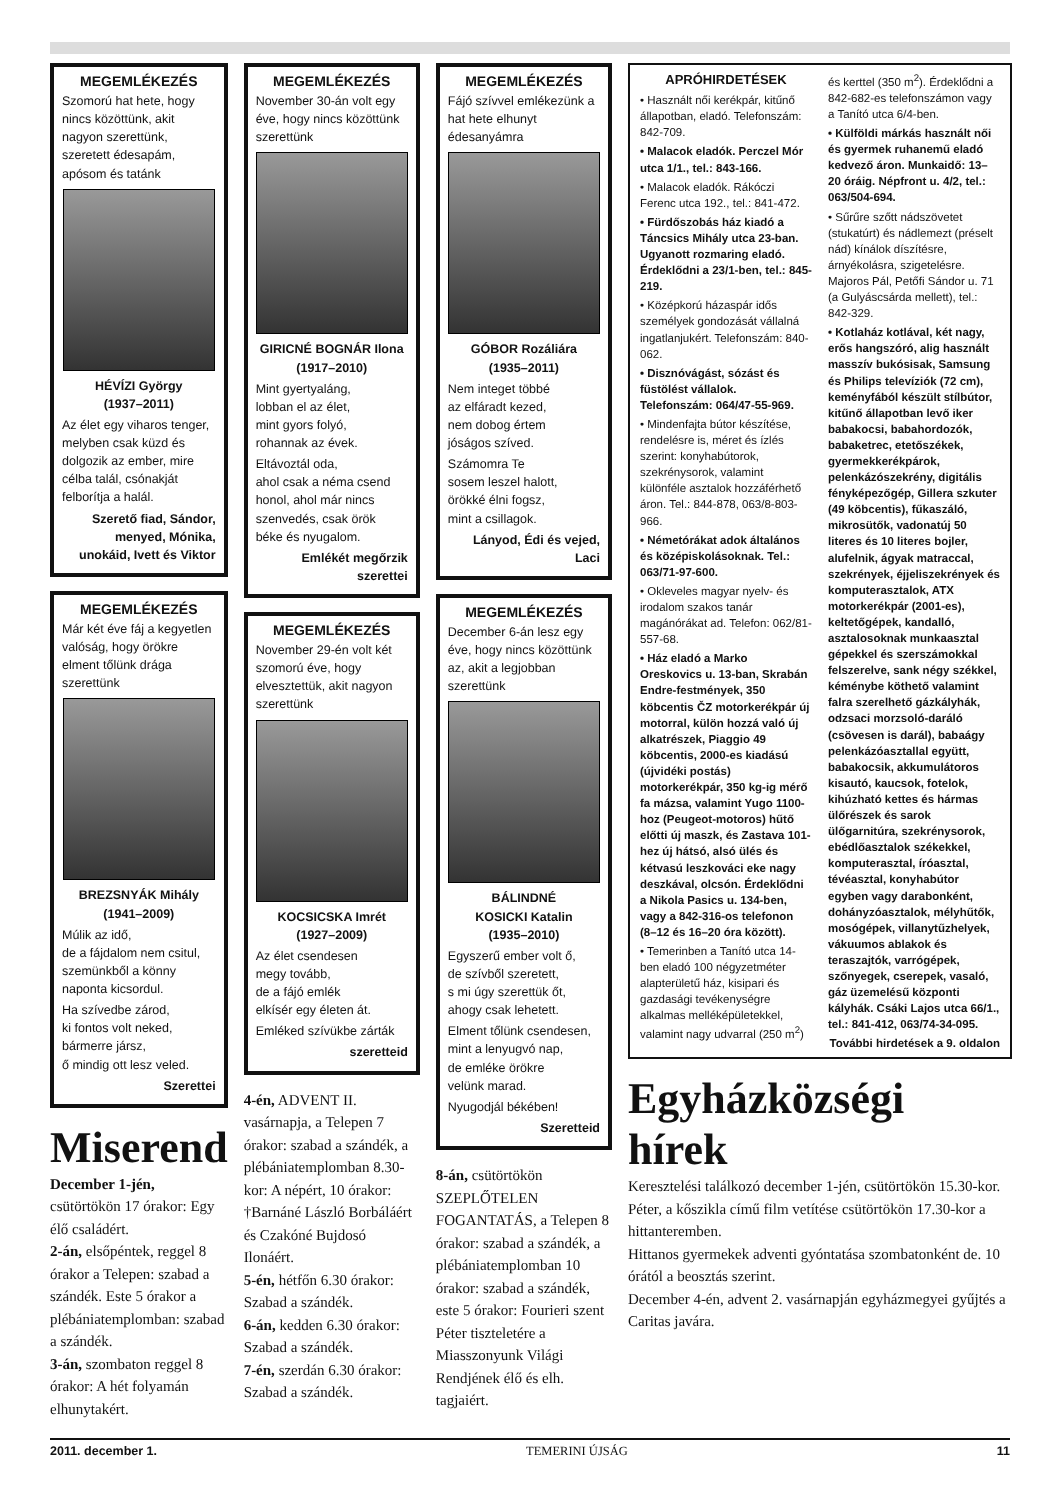MEGEMLÉKEZÉS
Szomorú hat hete, hogy nincs közöttünk, akit nagyon szerettünk, szeretett édesapám, apósom és tatánk
HÉVÍZI György
(1937–2011)
Az élet egy viharos tenger, melyben csak küzd és dolgozik az ember, mire célba talál, csónakját felborítja a halál.
Szerető fiad, Sándor, menyed, Mónika, unokáid, Ivett és Viktor
MEGEMLÉKEZÉS
Már két éve fáj a kegyetlen valóság, hogy örökre elment tőlünk drága szerettünk
BREZSNYÁK Mihály
(1941–2009)
Múlik az idő,
de a fájdalom nem csitul,
szemünkből a könny
naponta kicsordul.
Ha szívedbe zárod,
ki fontos volt neked,
bármerre jársz,
ő mindig ott lesz veled.
Szerettei
Miserend
December 1-jén, csütörtökön 17 órakor: Egy élő családért.
2-án, elsőpéntek, reggel 8 órakor a Telepen: szabad a szándék. Este 5 órakor a plébániatemplomban: szabad a szándék.
3-án, szombaton reggel 8 órakor: A hét folyamán elhunytakért.
MEGEMLÉKEZÉS
November 30-án volt egy éve, hogy nincs közöttünk szerettünk
GIRICNÉ BOGNÁR Ilona
(1917–2010)
Mint gyertyaláng,
lobban el az élet,
mint gyors folyó,
rohannak az évek.
Eltávoztál oda,
ahol csak a néma csend
honol, ahol már nincs
szenvedés, csak örök
béke és nyugalom.
Emlékét megőrzik szerettei
MEGEMLÉKEZÉS
November 29-én volt két szomorú éve, hogy elvesztettük, akit nagyon szerettünk
KOCSICSKA Imrét
(1927–2009)
Az élet csendesen
megy tovább,
de a fájó emlék
elkísér egy életen át.
Emléked szívükbe zárták
szeretteid
4-én, ADVENT II. vasárnapja, a Telepen 7 órakor: szabad a szándék, a plébániatemplomban 8.30-kor: A népért, 10 órakor: †Barnáné László Borbáláért és Czakóné Bujdosó Ilonáért.
5-én, hétfőn 6.30 órakor: Szabad a szándék.
6-án, kedden 6.30 órakor: Szabad a szándék.
7-én, szerdán 6.30 órakor: Szabad a szándék.
MEGEMLÉKEZÉS
Fájó szívvel emlékezünk a hat hete elhunyt édesanyámra
GÓBOR Rozáliára
(1935–2011)
Nem integet többé
az elfáradt kezed,
nem dobog értem
jóságos szíved.
Számomra Te
sosem leszel halott,
örökké élni fogsz,
mint a csillagok.
Lányod, Édi és vejed, Laci
MEGEMLÉKEZÉS
December 6-án lesz egy éve, hogy nincs közöttünk az, akit a legjobban szerettünk
BÁLINDNÉ
KOSICKI Katalin
(1935–2010)
Egyszerű ember volt ő,
de szívből szeretett,
s mi úgy szerettük őt,
ahogy csak lehetett.
Elment tőlünk csendesen,
mint a lenyugvó nap,
de emléke örökre
velünk marad.
Nyugodjál békében!
Szeretteid
8-án, csütörtökön SZEPLŐTELEN FOGANTATÁS, a Telepen 8 órakor: szabad a szándék, a plébániatemplomban 10 órakor: szabad a szándék, este 5 órakor: Fourieri szent Péter tiszteletére a Miasszonyunk Világi Rendjének élő és elh. tagjaiért.
APRÓHIRDETÉSEK
• Használt női kerékpár, kitűnő állapotban, eladó. Telefonszám: 842-709.
• Malacok eladók. Perczel Mór utca 1/1., tel.: 843-166.
• Malacok eladók. Rákóczi Ferenc utca 192., tel.: 841-472.
• Fürdőszobás ház kiadó a Táncsics Mihály utca 23-ban. Ugyanott rozmaring eladó. Érdeklődni a 23/1-ben, tel.: 845-219.
• Középkorú házaspár idős személyek gondozását vállalná ingatlanjukért. Telefonszám: 840-062.
• Disznóvágást, sózást és füstölést vállalok. Telefonszám: 064/47-55-969.
• Mindenfajta bútor készítése, rendelésre is, méret és ízlés szerint: konyhabútorok, szekrénysorok, valamint különféle asztalok hozzáférhető áron. Tel.: 844-878, 063/8-803-966.
• Németórákat adok általános és középiskolásoknak. Tel.: 063/71-97-600.
• Okleveles magyar nyelv- és irodalom szakos tanár magánórákat ad. Telefon: 062/81-557-68.
• Ház eladó a Marko Oreskovics u. 13-ban, Skrabán Endre-festmények, 350 köbcentis ČZ motorkerékpár új motorral, külön hozzá való új alkatrészek, Piaggio 49 köbcentis, 2000-es kiadású (újvidéki postás) motorkerékpár, 350 kg-ig mérő fa mázsa, valamint Yugo 1100-hoz (Peugeot-motoros) hűtő előtti új maszk, és Zastava 101-hez új hátsó, alsó ülés és kétvasú leszkováci eke nagy deszkával, olcsón. Érdeklődni a Nikola Pasics u. 134-ben, vagy a 842-316-os telefonon (8–12 és 16–20 óra között).
• Temerinben a Tanító utca 14-ben eladó 100 négyzetméter alapterületű ház, kisipari és gazdasági tevékenységre alkalmas melléképületekkel, valamint nagy udvarral (250 m<sup>2</sup>) és kerttel (350 m<sup>2</sup>). Érdeklődni a 842-682-es telefonszámon vagy a Tanító utca 6/4-ben.
• Külföldi márkás használt női és gyermek ruhanemű eladó kedvező áron. Munkaidő: 13–20 óráig. Népfront u. 4/2, tel.: 063/504-694.
• Sűrűre szőtt nádszövetet (stukatúrt) és nádlemezt (préselt nád) kínálok díszítésre, árnyékolásra, szigetelésre. Majoros Pál, Petőfi Sándor u. 71 (a Gulyáscsárda mellett), tel.: 842-329.
• Kotlaház kotlával, két nagy, erős hangszóró, alig használt masszív bukósisak, Samsung és Philips televíziók (72 cm), keményfából készült stílbútor, kitűnő állapotban levő iker babakocsi, babahordozók, babaketrec, etetőszékek, gyermekkerékpárok, pelenkázószekrény, digitális fényképezőgép, Gillera szkuter (49 köbcentis), fűkaszáló, mikrosütők, vadonatúj 50 literes és 10 literes bojler, alufelnik, ágyak matraccal, szekrények, éjjeliszekrények és komputerasztalok, ATX motorkerékpár (2001-es), keltetőgépek, kandalló, asztalosoknak munkaasztal gépekkel és szerszámokkal felszerelve, sank négy székkel, kéménybe köthető valamint falra szerelhető gázkályhák, odzsaci morzsoló-daráló (csövesen is darál), babaágy pelenkázóasztallal együtt, babakocsik, akkumulátoros kisautó, kaucsok, fotelok, kihúzható kettes és hármas ülőrészek és sarok ülőgarnitúra, szekrénysorok, ebédlőasztalok székekkel, komputerasztal, íróasztal, tévéasztal, konyhabútor egyben vagy darabonként, dohányzóasztalok, mélyhűtők, mosógépek, villanytűzhelyek, vákuumos ablakok és teraszajtók, varrógépek, szőnyegek, cserepek, vasaló, gáz üzemelésű központi kályhák. Csáki Lajos utca 66/1., tel.: 841-412, 063/74-34-095.
További hirdetések a 9. oldalon
Egyházközségi hírek
Keresztelési találkozó december 1-jén, csütörtökön 15.30-kor.
Péter, a kőszikla című film vetítése csütörtökön 17.30-kor a hittanteremben.
Hittanos gyermekek adventi gyóntatása szombatonként de. 10 órától a beosztás szerint.
December 4-én, advent 2. vasárnapján egyházmegyei gyűjtés a Caritas javára.
2011. december 1. TEMERINI ÚJSÁG 11